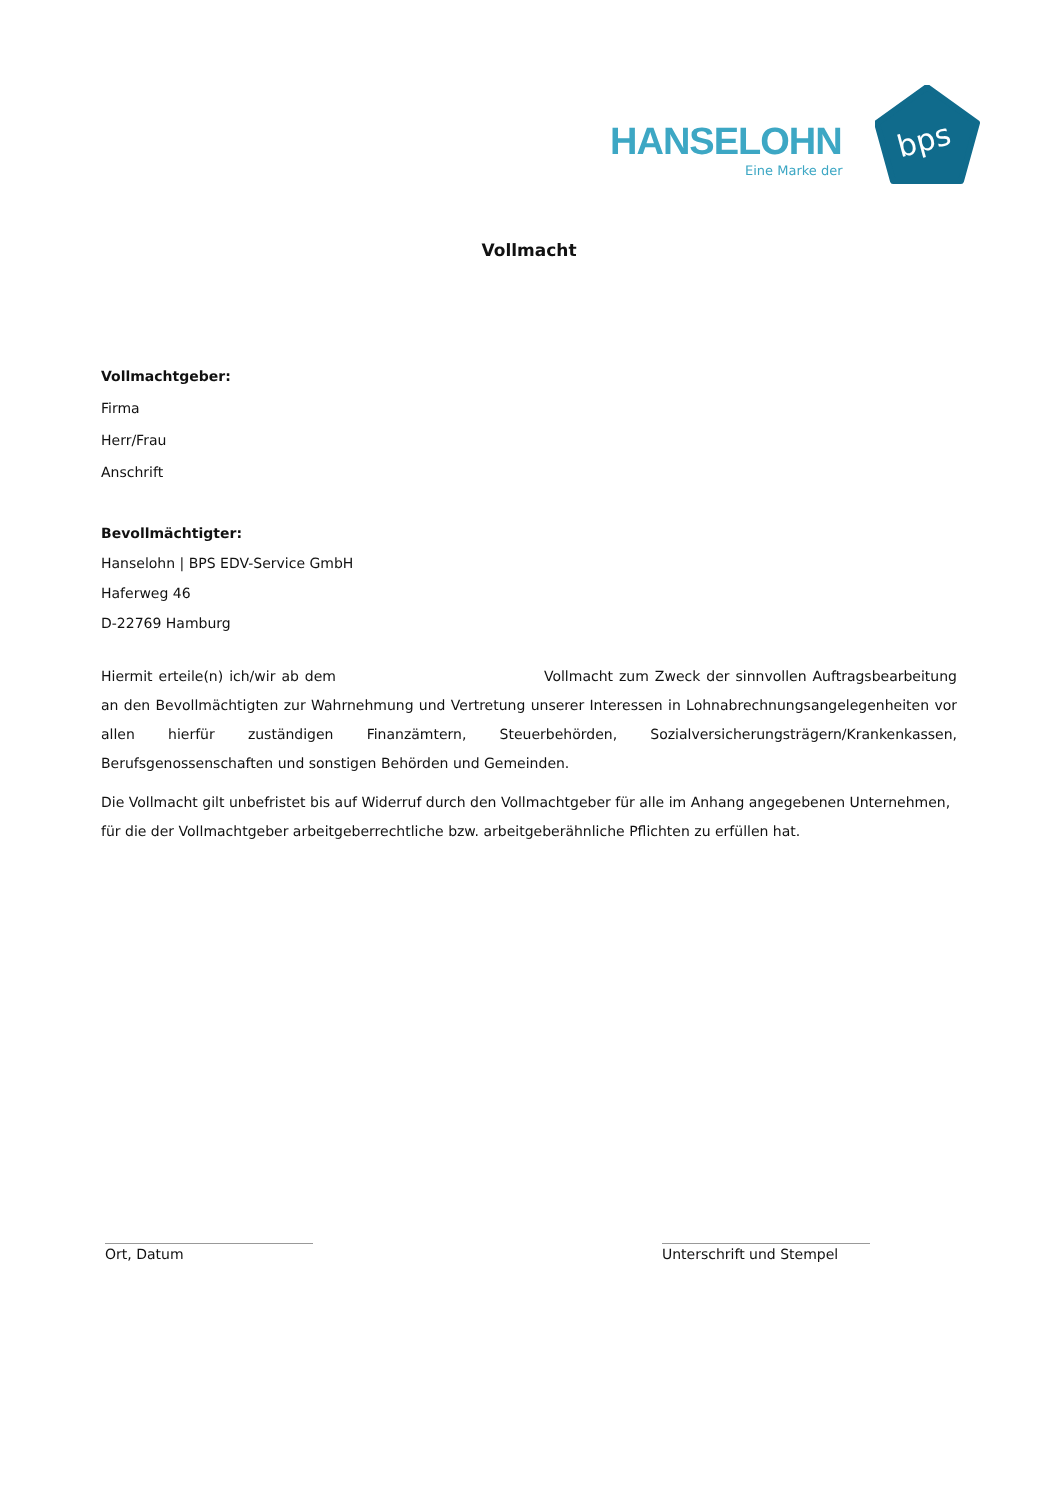HANSELOHN
Eine Marke der
bps
Vollmacht
Vollmachtgeber:
Firma
Herr/Frau
Anschrift
Bevollmächtigter:
Hanselohn | BPS EDV-Service GmbH
Haferweg 46
D-22769 Hamburg
Hiermit erteile(n) ich/wir ab dem Vollmacht zum Zweck der sinnvollen Auftragsbearbeitung an den Bevollmächtigten zur Wahrnehmung und Vertretung unserer Interessen in Lohnabrechnungsangelegenheiten vor allen hierfür zuständigen Finanzämtern, Steuerbehörden, Sozialversicherungsträgern/Krankenkassen, Berufsgenossenschaften und sonstigen Behörden und Gemeinden.
Die Vollmacht gilt unbefristet bis auf Widerruf durch den Vollmachtgeber für alle im Anhang angegebenen Unternehmen, für die der Vollmachtgeber arbeitgeberrechtliche bzw. arbeitgeberähnliche Pflichten zu erfüllen hat.
Ort, Datum Unterschrift und Stempel